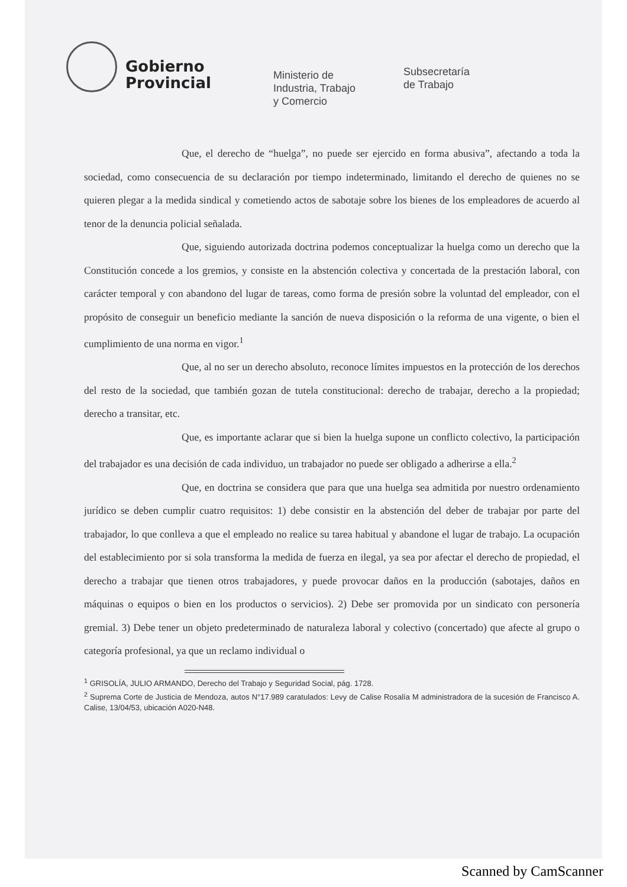Gobierno
Provincial
Ministerio de
Industria, Trabajo
y Comercio
Subsecretaría
de Trabajo
Que, el derecho de “huelga”, no puede ser ejercido en forma abusiva”, afectando a toda la sociedad, como consecuencia de su declaración por tiempo indeterminado, limitando el derecho de quienes no se quieren plegar a la medida sindical y cometiendo actos de sabotaje sobre los bienes de los empleadores de acuerdo al tenor de la denuncia policial señalada.
Que, siguiendo autorizada doctrina podemos conceptualizar la huelga como un derecho que la Constitución concede a los gremios, y consiste en la abstención colectiva y concertada de la prestación laboral, con carácter temporal y con abandono del lugar de tareas, como forma de presión sobre la voluntad del empleador, con el propósito de conseguir un beneficio mediante la sanción de nueva disposición o la reforma de una vigente, o bien el cumplimiento de una norma en vigor.<sup>1</sup>
Que, al no ser un derecho absoluto, reconoce límites impuestos en la protección de los derechos del resto de la sociedad, que también gozan de tutela constitucional: derecho de trabajar, derecho a la propiedad; derecho a transitar, etc.
Que, es importante aclarar que si bien la huelga supone un conflicto colectivo, la participación del trabajador es una decisión de cada individuo, un trabajador no puede ser obligado a adherirse a ella.<sup>2</sup>
Que, en doctrina se considera que para que una huelga sea admitida por nuestro ordenamiento jurídico se deben cumplir cuatro requisitos: 1) debe consistir en la abstención del deber de trabajar por parte del trabajador, lo que conlleva a que el empleado no realice su tarea habitual y abandone el lugar de trabajo. La ocupación del establecimiento por si sola transforma la medida de fuerza en ilegal, ya sea por afectar el derecho de propiedad, el derecho a trabajar que tienen otros trabajadores, y puede provocar daños en la producción (sabotajes, daños en máquinas o equipos o bien en los productos o servicios). 2) Debe ser promovida por un sindicato con personería gremial. 3) Debe tener un objeto predeterminado de naturaleza laboral y colectivo (concertado) que afecte al grupo o categoría profesional, ya que un reclamo individual o
<sup>1</sup> GRISOLÍA, JULIO ARMANDO, Derecho del Trabajo y Seguridad Social, pág. 1728.
<sup>2</sup> Suprema Corte de Justicia de Mendoza, autos N°17.989 caratulados: Levy de Calise Rosalía M administradora de la sucesión de Francisco A. Calise, 13/04/53, ubicación A020-N48.
Scanned by CamScanner